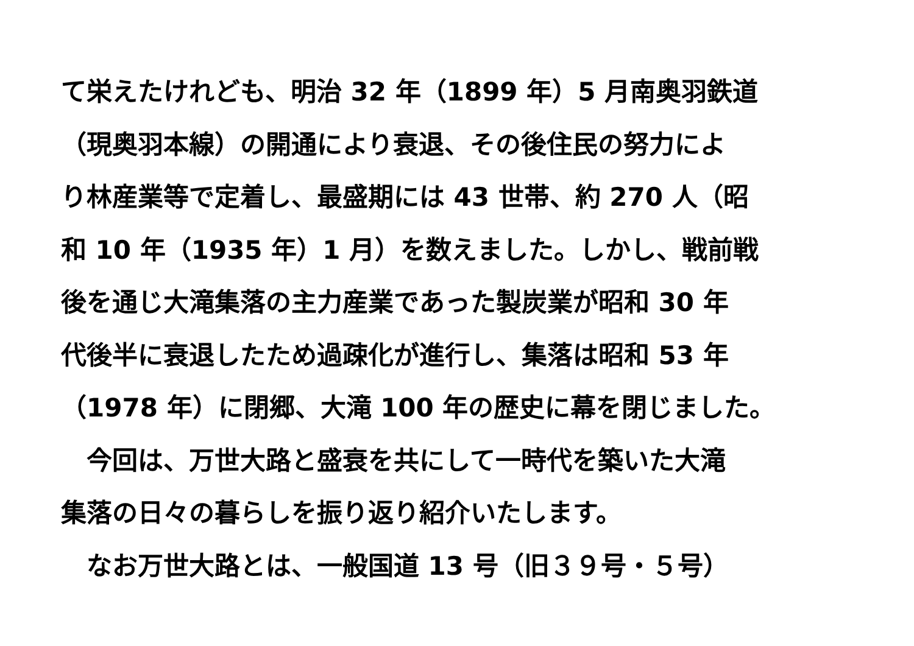て栄えたけれども、明治 32 年（1899 年）5 月南奥羽鉄道
（現奥羽本線）の開通により衰退、その後住民の努力によ
り林産業等で定着し、最盛期には 43 世帯、約 270 人（昭
和 10 年（1935 年）1 月）を数えました。しかし、戦前戦
後を通じ大滝集落の主力産業であった製炭業が昭和 30 年
代後半に衰退したため過疎化が進行し、集落は昭和 53 年
（1978 年）に閉郷、大滝 100 年の歴史に幕を閉じました。
　今回は、万世大路と盛衰を共にして一時代を築いた大滝
集落の日々の暮らしを振り返り紹介いたします。
　なお万世大路とは、一般国道 13 号（旧３９号・５号）